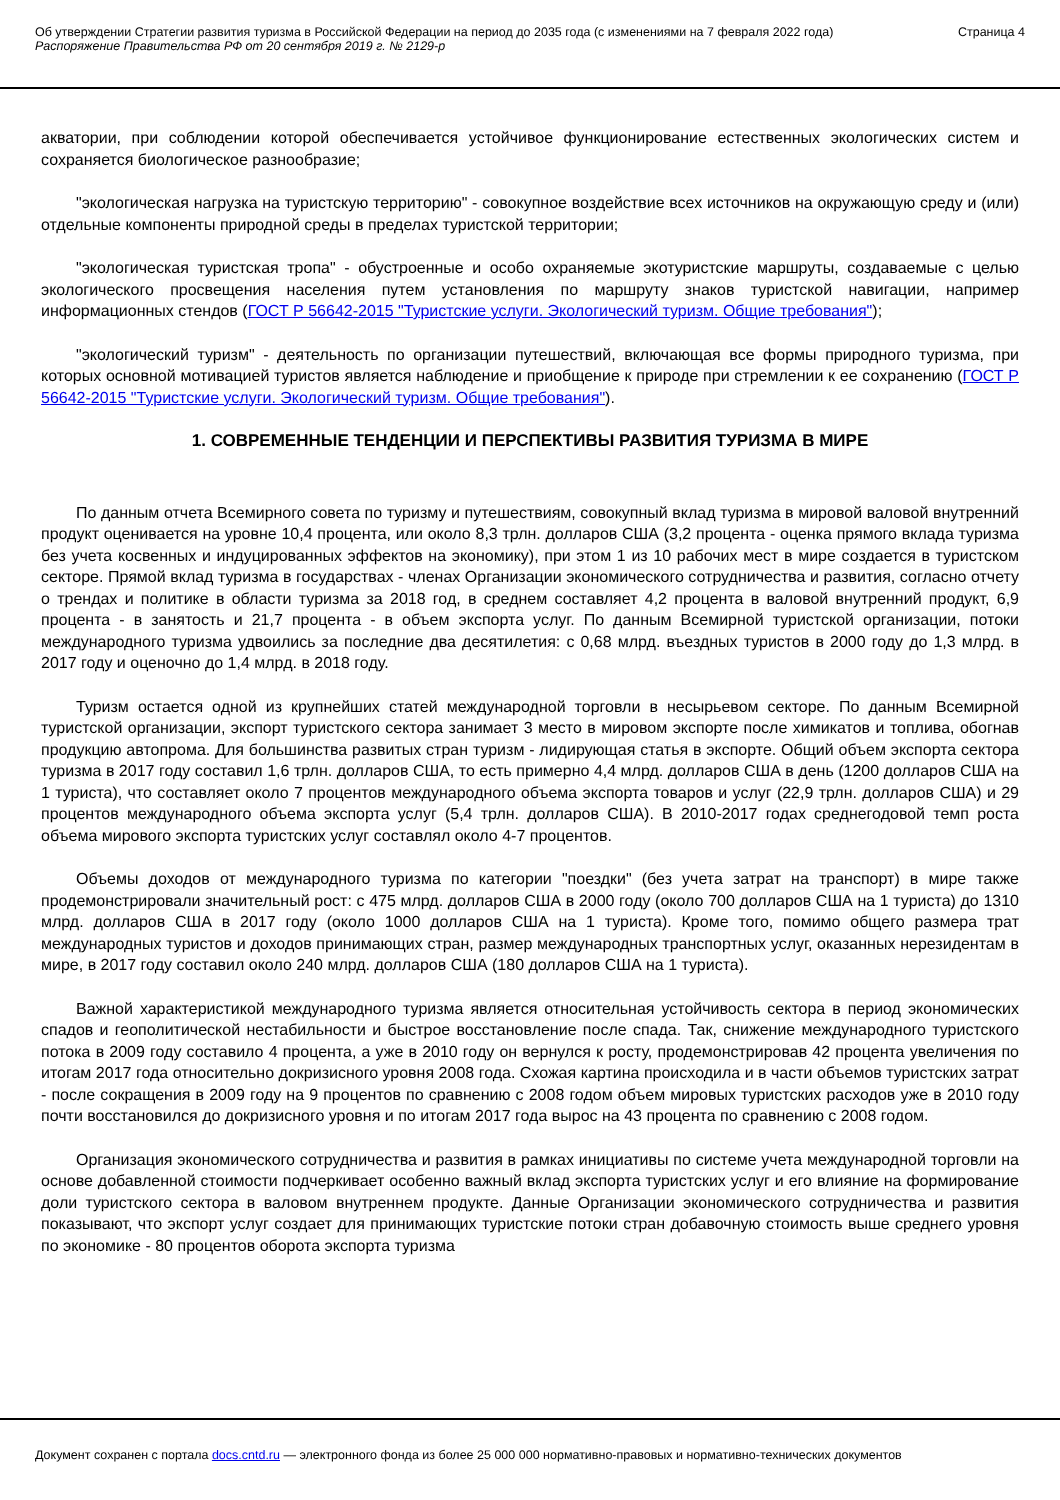Об утверждении Стратегии развития туризма в Российской Федерации на период до 2035 года (с изменениями на 7 февраля 2022 года)
Распоряжение Правительства РФ от 20 сентября 2019 г. № 2129-р
Страница 4
акватории, при соблюдении которой обеспечивается устойчивое функционирование естественных экологических систем и сохраняется биологическое разнообразие;
"экологическая нагрузка на туристскую территорию" - совокупное воздействие всех источников на окружающую среду и (или) отдельные компоненты природной среды в пределах туристской территории;
"экологическая туристская тропа" - обустроенные и особо охраняемые экотуристские маршруты, создаваемые с целью экологического просвещения населения путем установления по маршруту знаков туристской навигации, например информационных стендов (ГОСТ Р 56642-2015 "Туристские услуги. Экологический туризм. Общие требования");
"экологический туризм" - деятельность по организации путешествий, включающая все формы природного туризма, при которых основной мотивацией туристов является наблюдение и приобщение к природе при стремлении к ее сохранению (ГОСТ Р 56642-2015 "Туристские услуги. Экологический туризм. Общие требования").
1. СОВРЕМЕННЫЕ ТЕНДЕНЦИИ И ПЕРСПЕКТИВЫ РАЗВИТИЯ ТУРИЗМА В МИРЕ
По данным отчета Всемирного совета по туризму и путешествиям, совокупный вклад туризма в мировой валовой внутренний продукт оценивается на уровне 10,4 процента, или около 8,3 трлн. долларов США (3,2 процента - оценка прямого вклада туризма без учета косвенных и индуцированных эффектов на экономику), при этом 1 из 10 рабочих мест в мире создается в туристском секторе. Прямой вклад туризма в государствах - членах Организации экономического сотрудничества и развития, согласно отчету о трендах и политике в области туризма за 2018 год, в среднем составляет 4,2 процента в валовой внутренний продукт, 6,9 процента - в занятость и 21,7 процента - в объем экспорта услуг. По данным Всемирной туристской организации, потоки международного туризма удвоились за последние два десятилетия: с 0,68 млрд. въездных туристов в 2000 году до 1,3 млрд. в 2017 году и оценочно до 1,4 млрд. в 2018 году.
Туризм остается одной из крупнейших статей международной торговли в несырьевом секторе. По данным Всемирной туристской организации, экспорт туристского сектора занимает 3 место в мировом экспорте после химикатов и топлива, обогнав продукцию автопрома. Для большинства развитых стран туризм - лидирующая статья в экспорте. Общий объем экспорта сектора туризма в 2017 году составил 1,6 трлн. долларов США, то есть примерно 4,4 млрд. долларов США в день (1200 долларов США на 1 туриста), что составляет около 7 процентов международного объема экспорта товаров и услуг (22,9 трлн. долларов США) и 29 процентов международного объема экспорта услуг (5,4 трлн. долларов США). В 2010-2017 годах среднегодовой темп роста объема мирового экспорта туристских услуг составлял около 4-7 процентов.
Объемы доходов от международного туризма по категории "поездки" (без учета затрат на транспорт) в мире также продемонстрировали значительный рост: с 475 млрд. долларов США в 2000 году (около 700 долларов США на 1 туриста) до 1310 млрд. долларов США в 2017 году (около 1000 долларов США на 1 туриста). Кроме того, помимо общего размера трат международных туристов и доходов принимающих стран, размер международных транспортных услуг, оказанных нерезидентам в мире, в 2017 году составил около 240 млрд. долларов США (180 долларов США на 1 туриста).
Важной характеристикой международного туризма является относительная устойчивость сектора в период экономических спадов и геополитической нестабильности и быстрое восстановление после спада. Так, снижение международного туристского потока в 2009 году составило 4 процента, а уже в 2010 году он вернулся к росту, продемонстрировав 42 процента увеличения по итогам 2017 года относительно докризисного уровня 2008 года. Схожая картина происходила и в части объемов туристских затрат - после сокращения в 2009 году на 9 процентов по сравнению с 2008 годом объем мировых туристских расходов уже в 2010 году почти восстановился до докризисного уровня и по итогам 2017 года вырос на 43 процента по сравнению с 2008 годом.
Организация экономического сотрудничества и развития в рамках инициативы по системе учета международной торговли на основе добавленной стоимости подчеркивает особенно важный вклад экспорта туристских услуг и его влияние на формирование доли туристского сектора в валовом внутреннем продукте. Данные Организации экономического сотрудничества и развития показывают, что экспорт услуг создает для принимающих туристские потоки стран добавочную стоимость выше среднего уровня по экономике - 80 процентов оборота экспорта туризма
Документ сохранен с портала docs.cntd.ru — электронного фонда из более 25 000 000 нормативно-правовых и нормативно-технических документов